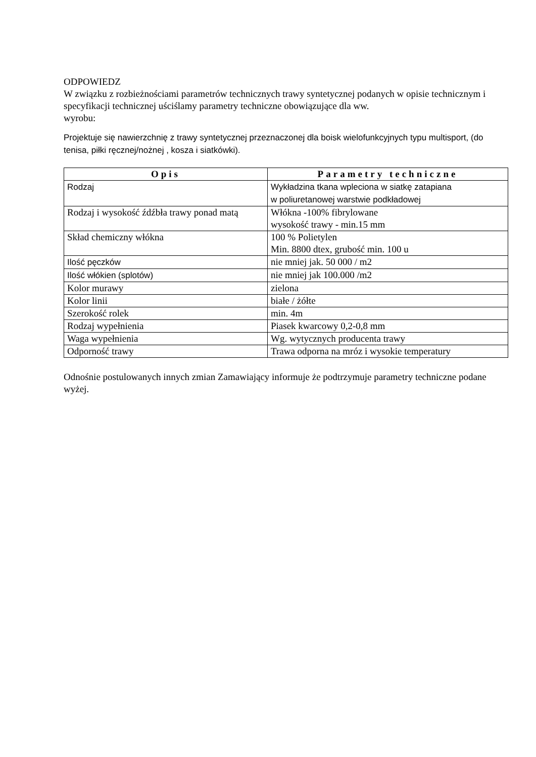ODPOWIEDZ
W związku z rozbieżnościami parametrów technicznych trawy syntetycznej podanych w opisie technicznym i specyfikacji technicznej uściślamy parametry techniczne obowiązujące dla ww.
wyrobu:
Projektuje się nawierzchnię z trawy syntetycznej przeznaczonej dla boisk wielofunkcyjnych typu multisport, (do tenisa, piłki ręcznej/nożnej , kosza i siatkówki).
| Opis | Parametry techniczne |
| --- | --- |
| Rodzaj | Wykładzina tkana wpleciona w siatkę zatapiana w poliuretanowej warstwie podkładowej |
| Rodzaj i wysokość źdźbła trawy ponad matą | Włókna -100% fibrylowane wysokość trawy - min.15 mm |
| Skład chemiczny włókna | 100 % Polietylen Min. 8800 dtex, grubość min. 100 u |
| Ilość pęczków | nie mniej jak. 50 000 / m2 |
| Ilość włókien (splotów) | nie mniej jak 100.000 /m2 |
| Kolor murawy | zielona |
| Kolor linii | białe / żółte |
| Szerokość rolek | min. 4m |
| Rodzaj wypełnienia | Piasek kwarcowy 0,2-0,8 mm |
| Waga wypełnienia | Wg. wytycznych producenta trawy |
| Odporność trawy | Trawa odporna na mróz i wysokie temperatury |
Odnośnie postulowanych innych zmian Zamawiający informuje że podtrzymuje parametry techniczne podane wyżej.